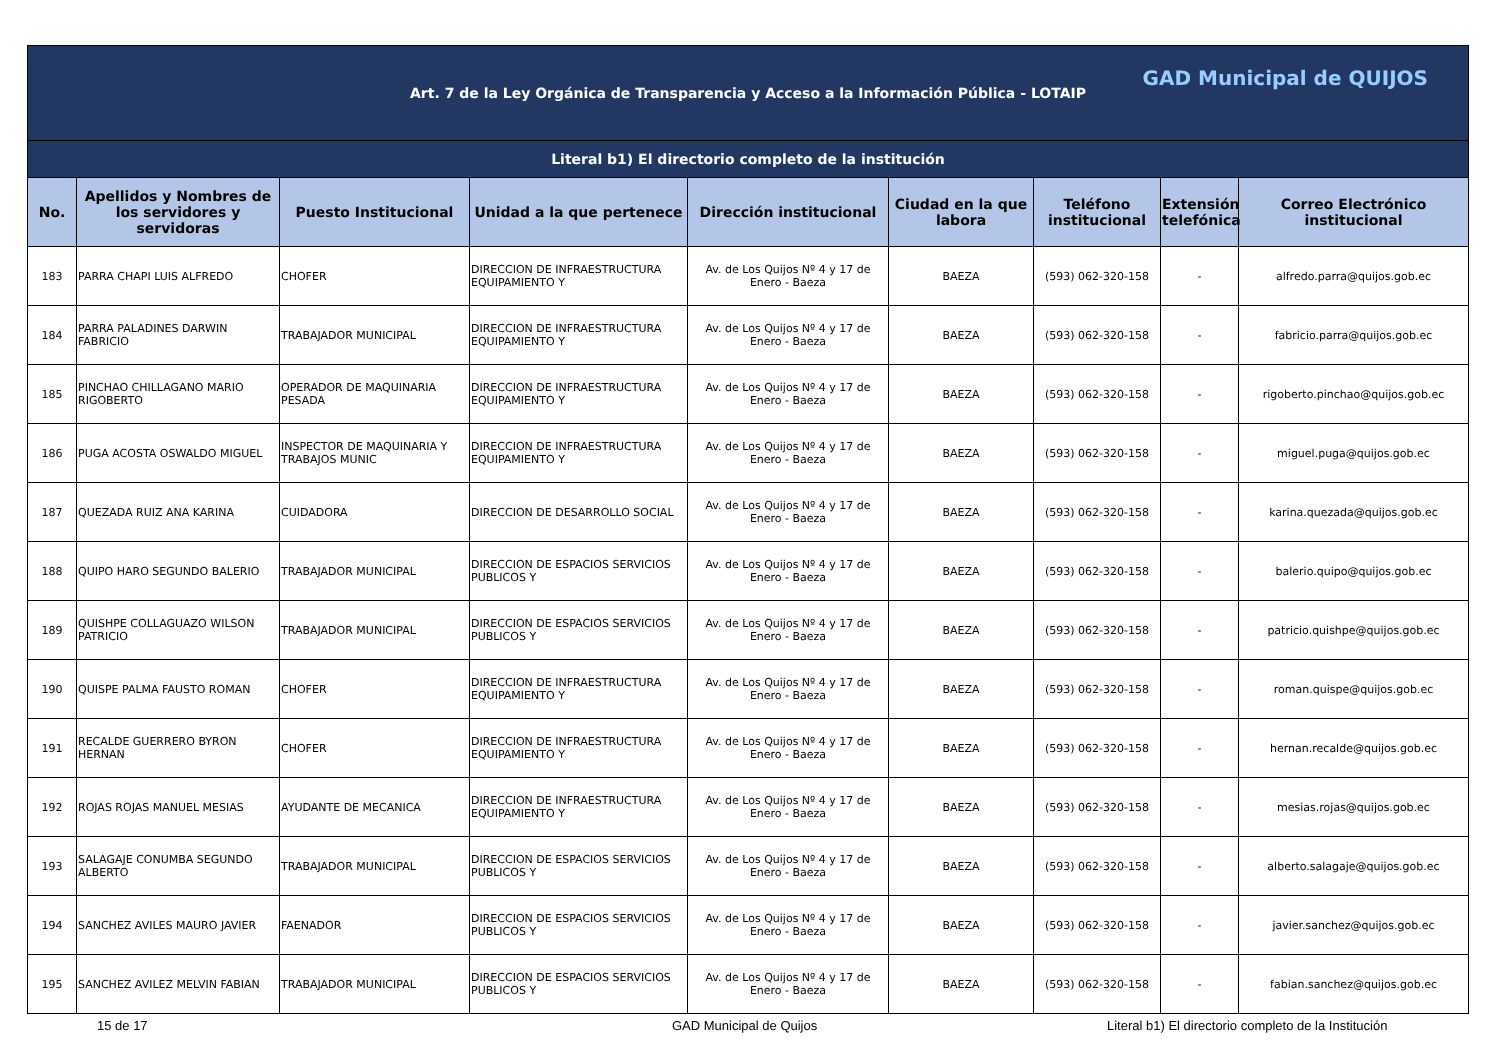| Art. 7 de la Ley Orgánica de Transparencia y Acceso a la Información Pública - LOTAIP GAD Municipal de QUIJOS | | | | | | | | |
| Literal b1) El directorio completo de la institución | | | | | | | | |
| No. | Apellidos y Nombres de los servidores y servidoras | Puesto Institucional | Unidad a la que pertenece | Dirección institucional | Ciudad en la que labora | Teléfono institucional | Extensión telefónica | Correo Electrónico institucional |
| 183 | PARRA CHAPI LUIS ALFREDO | CHOFER | DIRECCION DE INFRAESTRUCTURA EQUIPAMIENTO Y | Av. de Los Quijos Nº 4 y 17 de Enero - Baeza | BAEZA | (593) 062-320-158 | - | alfredo.parra@quijos.gob.ec |
| 184 | PARRA PALADINES DARWIN FABRICIO | TRABAJADOR MUNICIPAL | DIRECCION DE INFRAESTRUCTURA EQUIPAMIENTO Y | Av. de Los Quijos Nº 4 y 17 de Enero - Baeza | BAEZA | (593) 062-320-158 | - | fabricio.parra@quijos.gob.ec |
| 185 | PINCHAO CHILLAGANO MARIO RIGOBERTO | OPERADOR DE MAQUINARIA PESADA | DIRECCION DE INFRAESTRUCTURA EQUIPAMIENTO Y | Av. de Los Quijos Nº 4 y 17 de Enero - Baeza | BAEZA | (593) 062-320-158 | - | rigoberto.pinchao@quijos.gob.ec |
| 186 | PUGA ACOSTA OSWALDO MIGUEL | INSPECTOR DE MAQUINARIA Y TRABAJOS MUNIC | DIRECCION DE INFRAESTRUCTURA EQUIPAMIENTO Y | Av. de Los Quijos Nº 4 y 17 de Enero - Baeza | BAEZA | (593) 062-320-158 | - | miguel.puga@quijos.gob.ec |
| 187 | QUEZADA RUIZ ANA KARINA | CUIDADORA | DIRECCION DE DESARROLLO SOCIAL | Av. de Los Quijos Nº 4 y 17 de Enero - Baeza | BAEZA | (593) 062-320-158 | - | karina.quezada@quijos.gob.ec |
| 188 | QUIPO HARO SEGUNDO BALERIO | TRABAJADOR MUNICIPAL | DIRECCION DE ESPACIOS SERVICIOS PUBLICOS Y | Av. de Los Quijos Nº 4 y 17 de Enero - Baeza | BAEZA | (593) 062-320-158 | - | balerio.quipo@quijos.gob.ec |
| 189 | QUISHPE COLLAGUAZO WILSON PATRICIO | TRABAJADOR MUNICIPAL | DIRECCION DE ESPACIOS SERVICIOS PUBLICOS Y | Av. de Los Quijos Nº 4 y 17 de Enero - Baeza | BAEZA | (593) 062-320-158 | - | patricio.quishpe@quijos.gob.ec |
| 190 | QUISPE PALMA FAUSTO ROMAN | CHOFER | DIRECCION DE INFRAESTRUCTURA EQUIPAMIENTO Y | Av. de Los Quijos Nº 4 y 17 de Enero - Baeza | BAEZA | (593) 062-320-158 | - | roman.quispe@quijos.gob.ec |
| 191 | RECALDE GUERRERO BYRON HERNAN | CHOFER | DIRECCION DE INFRAESTRUCTURA EQUIPAMIENTO Y | Av. de Los Quijos Nº 4 y 17 de Enero - Baeza | BAEZA | (593) 062-320-158 | - | hernan.recalde@quijos.gob.ec |
| 192 | ROJAS ROJAS MANUEL MESIAS | AYUDANTE DE MECANICA | DIRECCION DE INFRAESTRUCTURA EQUIPAMIENTO Y | Av. de Los Quijos Nº 4 y 17 de Enero - Baeza | BAEZA | (593) 062-320-158 | - | mesias.rojas@quijos.gob.ec |
| 193 | SALAGAJE CONUMBA SEGUNDO ALBERTO | TRABAJADOR MUNICIPAL | DIRECCION DE ESPACIOS SERVICIOS PUBLICOS Y | Av. de Los Quijos Nº 4 y 17 de Enero - Baeza | BAEZA | (593) 062-320-158 | - | alberto.salagaje@quijos.gob.ec |
| 194 | SANCHEZ AVILES MAURO JAVIER | FAENADOR | DIRECCION DE ESPACIOS SERVICIOS PUBLICOS Y | Av. de Los Quijos Nº 4 y 17 de Enero - Baeza | BAEZA | (593) 062-320-158 | - | javier.sanchez@quijos.gob.ec |
| 195 | SANCHEZ AVILEZ MELVIN FABIAN | TRABAJADOR MUNICIPAL | DIRECCION DE ESPACIOS SERVICIOS PUBLICOS Y | Av. de Los Quijos Nº 4 y 17 de Enero - Baeza | BAEZA | (593) 062-320-158 | - | fabian.sanchez@quijos.gob.ec |
15 de 17 GAD Municipal de Quijos Literal b1) El directorio completo de la Institución